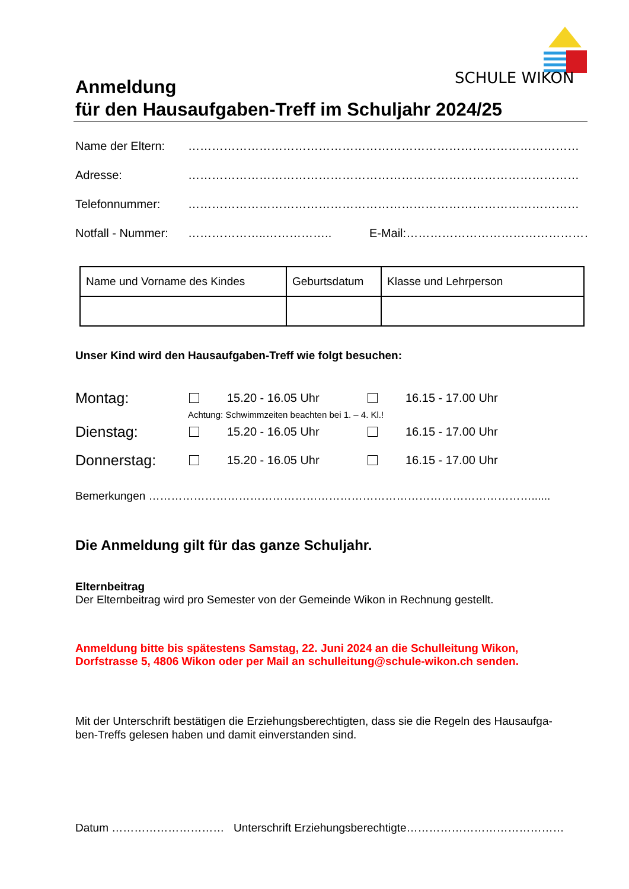SCHULE WIKON
Anmeldung
für den Hausaufgaben-Treff im Schuljahr 2024/25
Name der Eltern: ………………………………………………………………………………………
Adresse: ………………………………………………………………………………………
Telefonnummer: ………………………………………………………………………………………
Notfall - Nummer: ………………..…………….. E-Mail: ………………………………………………….
| Name und Vorname des Kindes | Geburtsdatum | Klasse und Lehrperson |
Unser Kind wird den Hausaufgaben-Treff wie folgt besuchen:
Montag: 15.20 - 16.05 Uhr 16.15 - 17.00 Uhr
Achtung: Schwimmzeiten beachten bei 1. – 4. Kl.!
Dienstag: 15.20 - 16.05 Uhr 16.15 - 17.00 Uhr
Donnerstag: 15.20 - 16.05 Uhr 16.15 - 17.00 Uhr
Bemerkungen …………………………………………………………………………………………......
Die Anmeldung gilt für das ganze Schuljahr.
Elternbeitrag
Der Elternbeitrag wird pro Semester von der Gemeinde Wikon in Rechnung gestellt.
Anmeldung bitte bis spätestens Samstag, 22. Juni 2024 an die Schulleitung Wikon,
Dorfstrasse 5, 4806 Wikon oder per Mail an schulleitung@schule-wikon.ch senden.
Mit der Unterschrift bestätigen die Erziehungsberechtigten, dass sie die Regeln des Hausaufga-
ben-Treffs gelesen haben und damit einverstanden sind.
Datum ………………………… Unterschrift Erziehungsberechtigte……………………………………